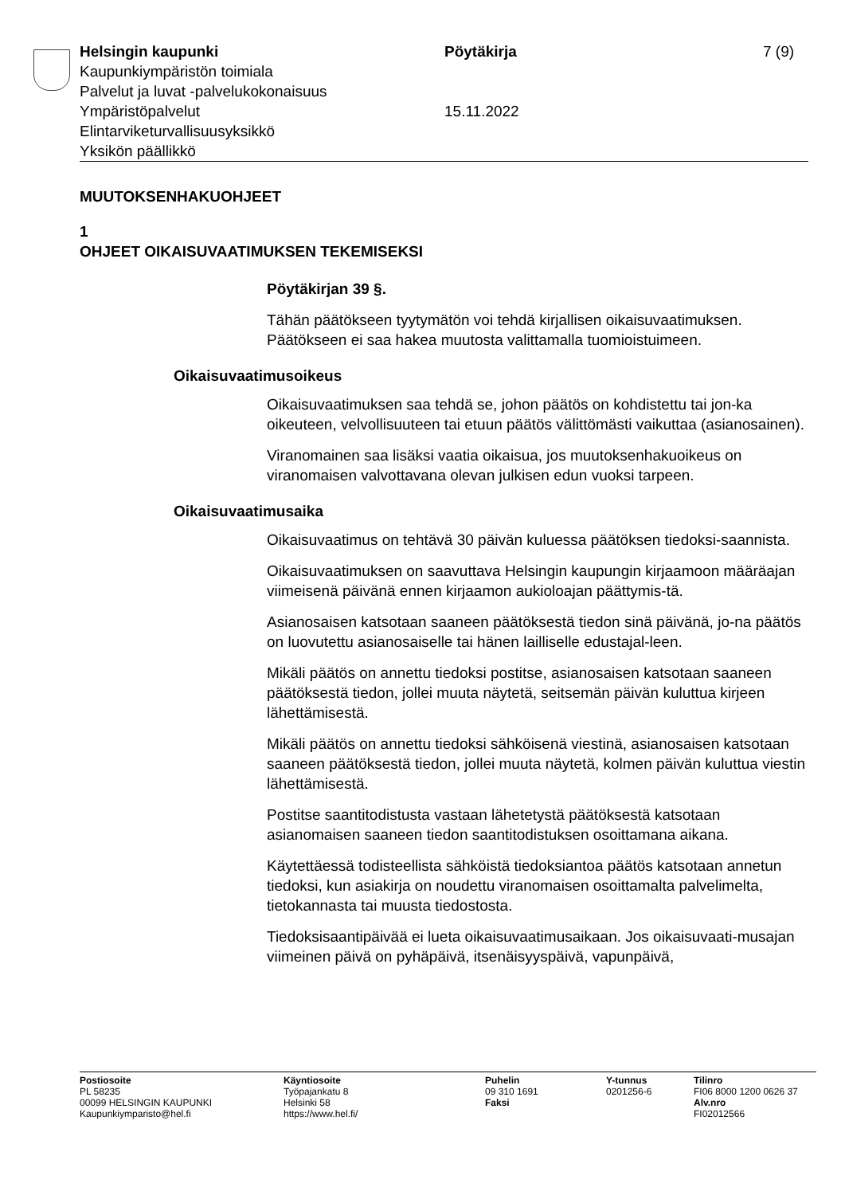Helsingin kaupunki Pöytäkirja 7 (9)
Kaupunkiympäristön toimiala
Palvelut ja luvat -palvelukokonaisuus
Ympäristöpalvelut 15.11.2022
Elintarviketurvallisuusyksikkö
Yksikön päällikkö
MUUTOKSENHAKUOHJEET
1
OHJEET OIKAISUVAATIMUKSEN TEKEMISEKSI
Pöytäkirjan 39 §.
Tähän päätökseen tyytymätön voi tehdä kirjallisen oikaisuvaatimuksen. Päätökseen ei saa hakea muutosta valittamalla tuomioistuimeen.
Oikaisuvaatimusoikeus
Oikaisuvaatimuksen saa tehdä se, johon päätös on kohdistettu tai jon-ka oikeuteen, velvollisuuteen tai etuun päätös välittömästi vaikuttaa (asianosainen).
Viranomainen saa lisäksi vaatia oikaisua, jos muutoksenhakuoikeus on viranomaisen valvottavana olevan julkisen edun vuoksi tarpeen.
Oikaisuvaatimusaika
Oikaisuvaatimus on tehtävä 30 päivän kuluessa päätöksen tiedoksi-saannista.
Oikaisuvaatimuksen on saavuttava Helsingin kaupungin kirjaamoon määräajan viimeisenä päivänä ennen kirjaamon aukioloajan päättymis-tä.
Asianosaisen katsotaan saaneen päätöksestä tiedon sinä päivänä, jo-na päätös on luovutettu asianosaiselle tai hänen lailliselle edustajal-leen.
Mikäli päätös on annettu tiedoksi postitse, asianosaisen katsotaan saaneen päätöksestä tiedon, jollei muuta näytetä, seitsemän päivän kuluttua kirjeen lähettämisestä.
Mikäli päätös on annettu tiedoksi sähköisenä viestinä, asianosaisen katsotaan saaneen päätöksestä tiedon, jollei muuta näytetä, kolmen päivän kuluttua viestin lähettämisestä.
Postitse saantitodistusta vastaan lähetetystä päätöksestä katsotaan asianomaisen saaneen tiedon saantitodistuksen osoittamana aikana.
Käytettäessä todisteellista sähköistä tiedoksiantoa päätös katsotaan annetun tiedoksi, kun asiakirja on noudettu viranomaisen osoittamalta palvelimelta, tietokannasta tai muusta tiedostosta.
Tiedoksisaantipäivää ei lueta oikaisuvaatimusaikaan. Jos oikaisuvaati-musajan viimeinen päivä on pyhäpäivä, itsenäisyyspäivä, vapunpäivä,
Postiosoite
PL 58235
00099 HELSINGIN KAUPUNKI
Kaupunkiymparisto@hel.fi
Käyntiosoite
Työpajankatu 8
Helsinki 58
https://www.hel.fi/
Puhelin
09 310 1691
Faksi
Y-tunnus
0201256-6
Tilinro
FI06 8000 1200 0626 37
Alv.nro
FI02012566